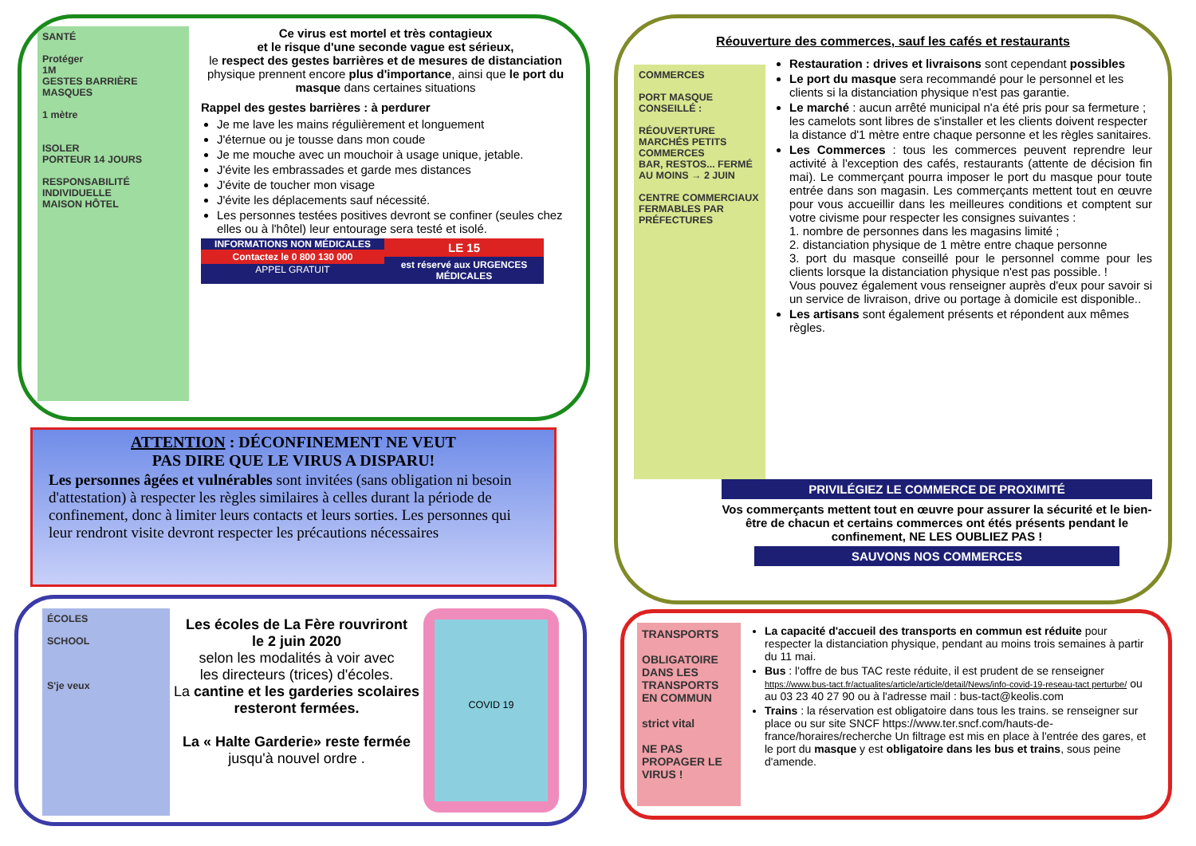SANTÉ
Protéger
1M
GESTES BARRIÈRE
MASQUES
1 mètre
ISOLER
PORTEUR 14 JOURS
RESPONSABILITÉ INDIVIDUELLE
MAISON HÔTEL
Ce virus est mortel et très contagieux
et le risque d'une seconde vague est sérieux,
le respect des gestes barrières et de mesures de distanciation physique prennent encore plus d'importance, ainsi que le port du masque dans certaines situations
Rappel des gestes barrières : à perdurer
Je me lave les mains régulièrement et longuement
J'éternue ou je tousse dans mon coude
Je me mouche avec un mouchoir à usage unique, jetable.
J'évite les embrassades et garde mes distances
J'évite de toucher mon visage
J'évite les déplacements sauf nécessité.
Les personnes testées positives devront se confiner (seules chez elles ou à l'hôtel) leur entourage sera testé et isolé.
INFORMATIONS NON MÉDICALES
Contactez le 0 800 130 000
APPEL GRATUIT
LE 15
est réservé aux URGENCES MÉDICALES
ATTENTION : DÉCONFINEMENT NE VEUT
PAS DIRE QUE LE VIRUS A DISPARU!
Les personnes âgées et vulnérables sont invitées (sans obligation ni besoin d'attestation) à respecter les règles similaires à celles durant la période de confinement, donc à limiter leurs contacts et leurs sorties. Les personnes qui leur rendront visite devront respecter les précautions nécessaires
ÉCOLES
SCHOOL
S'je veux
Les écoles de La Fère rouvriront
le 2 juin 2020
selon les modalités à voir avec
les directeurs (trices) d'écoles.
La cantine et les garderies scolaires resteront fermées.
La « Halte Garderie» reste fermée
jusqu'à nouvel ordre .
COVID 19
Réouverture des commerces, sauf les cafés et restaurants
COMMERCES
PORT MASQUE CONSEILLÉ :
RÉOUVERTURE MARCHÉS PETITS COMMERCES
BAR, RESTOS... FERMÉ AU MOINS → 2 JUIN
CENTRE COMMERCIAUX FERMABLES PAR PRÉFECTURES
Restauration : drives et livraisons sont cependant possibles
Le port du masque sera recommandé pour le personnel et les clients si la distanciation physique n'est pas garantie.
Le marché : aucun arrêté municipal n'a été pris pour sa fermeture ; les camelots sont libres de s'installer et les clients doivent respecter la distance d'1 mètre entre chaque personne et les règles sanitaires.
Les Commerces : tous les commerces peuvent reprendre leur activité à l'exception des cafés, restaurants (attente de décision fin mai). Le commerçant pourra imposer le port du masque pour toute entrée dans son magasin. Les commerçants mettent tout en œuvre pour vous accueillir dans les meilleures conditions et comptent sur votre civisme pour respecter les consignes suivantes :
1. nombre de personnes dans les magasins limité ;
2. distanciation physique de 1 mètre entre chaque personne
3. port du masque conseillé pour le personnel comme pour les clients lorsque la distanciation physique n'est pas possible. !
Vous pouvez également vous renseigner auprès d'eux pour savoir si un service de livraison, drive ou portage à domicile est disponible..
Les artisans sont également présents et répondent aux mêmes règles.
PRIVILÉGIEZ LE COMMERCE DE PROXIMITÉ
Vos commerçants mettent tout en œuvre pour assurer la sécurité et le bien-être de chacun et certains commerces ont étés présents pendant le confinement, NE LES OUBLIEZ PAS !
SAUVONS NOS COMMERCES
TRANSPORTS
OBLIGATOIRE DANS LES TRANSPORTS EN COMMUN
strict vital
NE PAS PROPAGER LE VIRUS !
La capacité d'accueil des transports en commun est réduite pour respecter la distanciation physique, pendant au moins trois semaines à partir du 11 mai.
Bus : l'offre de bus TAC reste réduite, il est prudent de se renseigner https://www.bus-tact.fr/actualites/article/article/detail/News/info-covid-19-reseau-tact perturbe/ ou au 03 23 40 27 90 ou à l'adresse mail : bus-tact@keolis.com
Trains : la réservation est obligatoire dans tous les trains. se renseigner sur place ou sur site SNCF https://www.ter.sncf.com/hauts-de-france/horaires/recherche Un filtrage est mis en place à l'entrée des gares, et le port du masque y est obligatoire dans les bus et trains, sous peine d'amende.